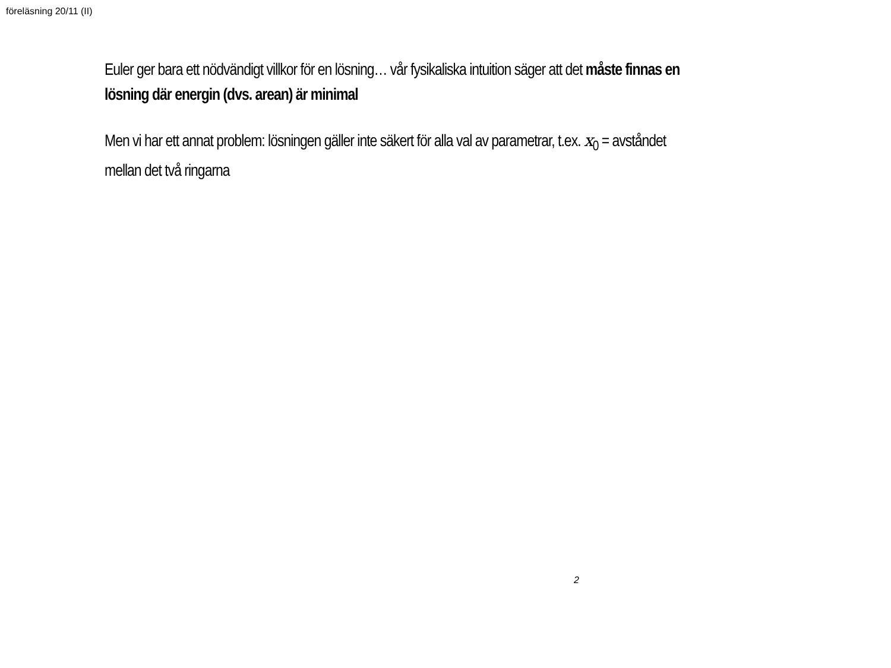föreläsning 20/11 (II)
Euler ger bara ett nödvändigt villkor för en lösning… vår fysikaliska intuition säger att det måste finnas en lösning där energin (dvs. arean) är minimal
Men vi har ett annat problem: lösningen gäller inte säkert för alla val av parametrar, t.ex. x<sub>0</sub> = avståndet mellan det två ringarna
2